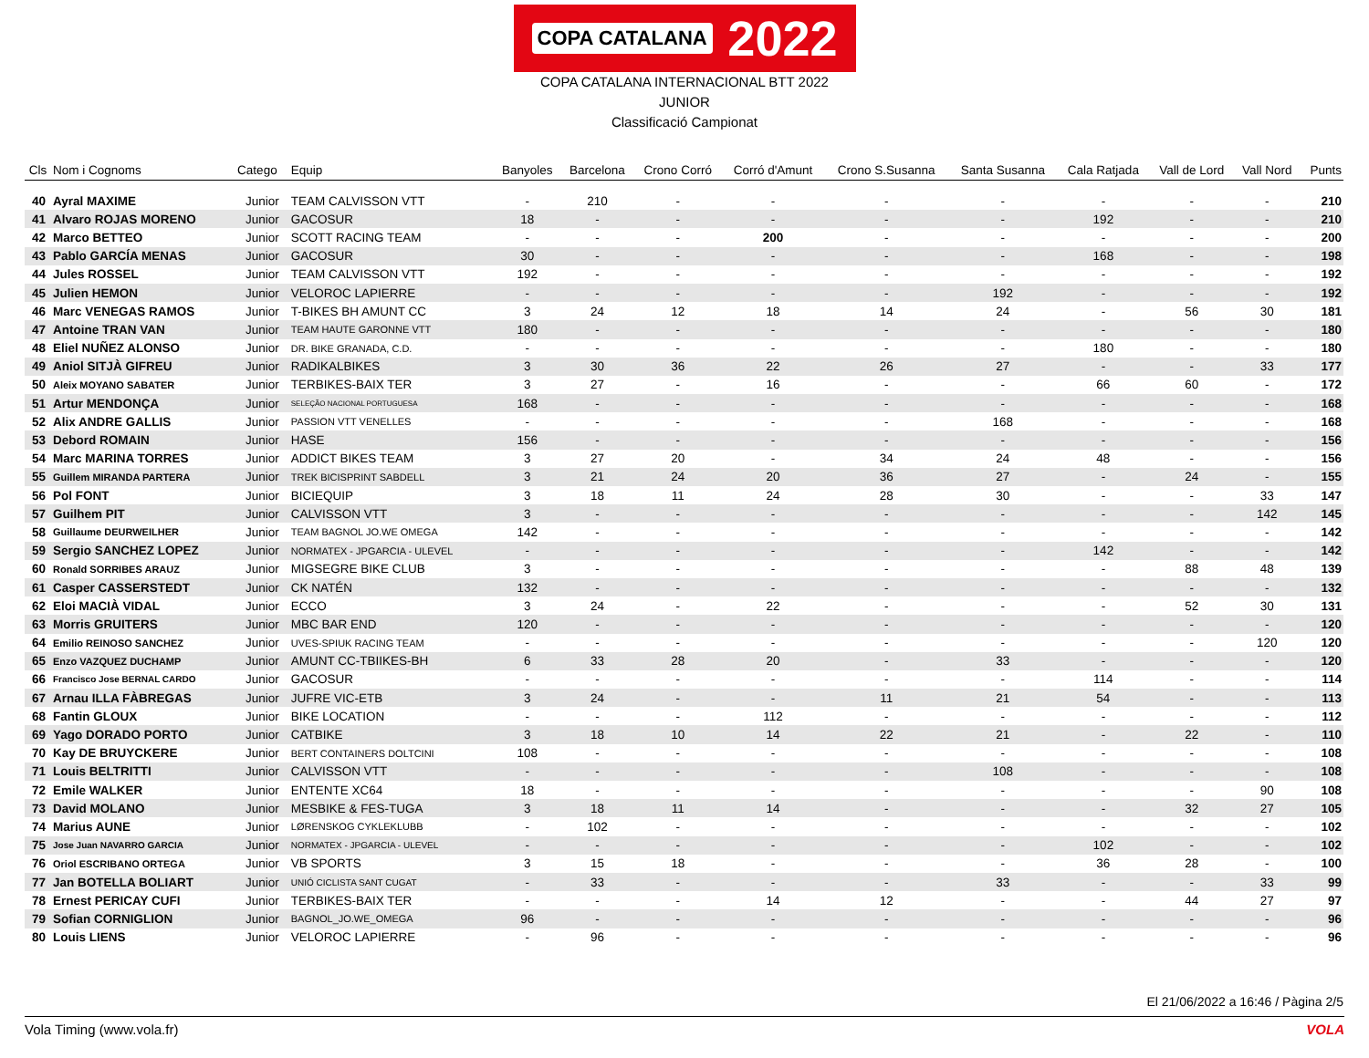COPA CATALANA 2022
COPA CATALANA INTERNACIONAL BTT 2022
JUNIOR
Classificació Campionat
| Cls | Nom i Cognoms | Catego | Equip | Banyoles | Barcelona | Crono Corró | Corró d'Amunt | Crono S.Susanna | Santa Susanna | Cala Ratjada | Vall de Lord | Vall Nord | Punts |
| --- | --- | --- | --- | --- | --- | --- | --- | --- | --- | --- | --- | --- | --- |
| 40 | Ayral MAXIME | Junior | TEAM CALVISSON VTT | - | 210 | - | - | - | - | - | - | - | 210 |
| 41 | Alvaro ROJAS MORENO | Junior | GACOSUR | 18 | - | - | - | - | - | 192 | - | - | 210 |
| 42 | Marco BETTEO | Junior | SCOTT RACING TEAM | - | - | - | 200 | - | - | - | - | - | 200 |
| 43 | Pablo GARCÍA MENAS | Junior | GACOSUR | 30 | - | - | - | - | - | 168 | - | - | 198 |
| 44 | Jules ROSSEL | Junior | TEAM CALVISSON VTT | 192 | - | - | - | - | - | - | - | - | 192 |
| 45 | Julien HEMON | Junior | VELOROC LAPIERRE | - | - | - | - | - | 192 | - | - | - | 192 |
| 46 | Marc VENEGAS RAMOS | Junior | T-BIKES BH AMUNT CC | 3 | 24 | 12 | 18 | 14 | 24 | - | 56 | 30 | 181 |
| 47 | Antoine TRAN VAN | Junior | TEAM HAUTE GARONNE VTT | 180 | - | - | - | - | - | - | - | - | 180 |
| 48 | Eliel NUÑEZ ALONSO | Junior | DR. BIKE GRANADA, C.D. | - | - | - | - | - | - | 180 | - | - | 180 |
| 49 | Aniol SITJÀ GIFREU | Junior | RADIKALBIKES | 3 | 30 | 36 | 22 | 26 | 27 | - | - | 33 | 177 |
| 50 | Aleix MOYANO SABATER | Junior | TERBIKES-BAIX TER | 3 | 27 | - | 16 | - | - | 66 | 60 | - | 172 |
| 51 | Artur MENDONÇA | Junior | SELEÇÃO NACIONAL PORTUGUESA | 168 | - | - | - | - | - | - | - | - | 168 |
| 52 | Alix ANDRE GALLIS | Junior | PASSION VTT VENELLES | - | - | - | - | - | 168 | - | - | - | 168 |
| 53 | Debord ROMAIN | Junior | HASE | 156 | - | - | - | - | - | - | - | - | 156 |
| 54 | Marc MARINA TORRES | Junior | ADDICT BIKES TEAM | 3 | 27 | 20 | - | 34 | 24 | 48 | - | - | 156 |
| 55 | Guillem MIRANDA PARTERA | Junior | TREK BICISPRINT SABDELL | 3 | 21 | 24 | 20 | 36 | 27 | - | 24 | - | 155 |
| 56 | Pol FONT | Junior | BICIEQUIP | 3 | 18 | 11 | 24 | 28 | 30 | - | - | 33 | 147 |
| 57 | Guilhem PIT | Junior | CALVISSON VTT | 3 | - | - | - | - | - | - | - | 142 | 145 |
| 58 | Guillaume DEURWEILHER | Junior | TEAM BAGNOL JO.WE OMEGA | 142 | - | - | - | - | - | - | - | - | 142 |
| 59 | Sergio SANCHEZ LOPEZ | Junior | NORMATEX - JPGARCIA - ULEVEL | - | - | - | - | - | - | 142 | - | - | 142 |
| 60 | Ronald SORRIBES ARAUZ | Junior | MIGSEGRE BIKE CLUB | 3 | - | - | - | - | - | - | 88 | 48 | 139 |
| 61 | Casper CASSERSTEDT | Junior | CK NATÉN | 132 | - | - | - | - | - | - | - | - | 132 |
| 62 | Eloi MACIÀ VIDAL | Junior | ECCO | 3 | 24 | - | 22 | - | - | - | 52 | 30 | 131 |
| 63 | Morris GRUITERS | Junior | MBC BAR END | 120 | - | - | - | - | - | - | - | - | 120 |
| 64 | Emilio REINOSO SANCHEZ | Junior | UVES-SPIUK RACING TEAM | - | - | - | - | - | - | - | - | 120 | 120 |
| 65 | Enzo VAZQUEZ DUCHAMP | Junior | AMUNT CC-TBIIKES-BH | 6 | 33 | 28 | 20 | - | 33 | - | - | - | 120 |
| 66 | Francisco Jose BERNAL CARDO | Junior | GACOSUR | - | - | - | - | - | - | 114 | - | - | 114 |
| 67 | Arnau ILLA FÀBREGAS | Junior | JUFRE VIC-ETB | 3 | 24 | - | - | 11 | 21 | 54 | - | - | 113 |
| 68 | Fantin GLOUX | Junior | BIKE LOCATION | - | - | - | 112 | - | - | - | - | - | 112 |
| 69 | Yago DORADO PORTO | Junior | CATBIKE | 3 | 18 | 10 | 14 | 22 | 21 | - | 22 | - | 110 |
| 70 | Kay DE BRUYCKERE | Junior | BERT CONTAINERS DOLTCINI | 108 | - | - | - | - | - | - | - | - | 108 |
| 71 | Louis BELTRITTI | Junior | CALVISSON VTT | - | - | - | - | - | 108 | - | - | - | 108 |
| 72 | Emile WALKER | Junior | ENTENTE XC64 | 18 | - | - | - | - | - | - | - | 90 | 108 |
| 73 | David MOLANO | Junior | MESBIKE & FES-TUGA | 3 | 18 | 11 | 14 | - | - | - | 32 | 27 | 105 |
| 74 | Marius AUNE | Junior | LØRENSKOG CYKLEKLUBB | - | 102 | - | - | - | - | - | - | - | 102 |
| 75 | Jose Juan NAVARRO GARCIA | Junior | NORMATEX - JPGARCIA - ULEVEL | - | - | - | - | - | - | 102 | - | - | 102 |
| 76 | Oriol ESCRIBANO ORTEGA | Junior | VB SPORTS | 3 | 15 | 18 | - | - | - | 36 | 28 | - | 100 |
| 77 | Jan BOTELLA BOLIART | Junior | UNIÓ CICLISTA SANT CUGAT | - | 33 | - | - | - | 33 | - | - | 33 | 99 |
| 78 | Ernest PERICAY CUFI | Junior | TERBIKES-BAIX TER | - | - | - | 14 | 12 | - | - | 44 | 27 | 97 |
| 79 | Sofian CORNIGLION | Junior | BAGNOL_JO.WE_OMEGA | 96 | - | - | - | - | - | - | - | - | 96 |
| 80 | Louis LIENS | Junior | VELOROC LAPIERRE | - | 96 | - | - | - | - | - | - | - | 96 |
El 21/06/2022 a 16:46 / Pàgina 2/5
Vola Timing (www.vola.fr) VOLA